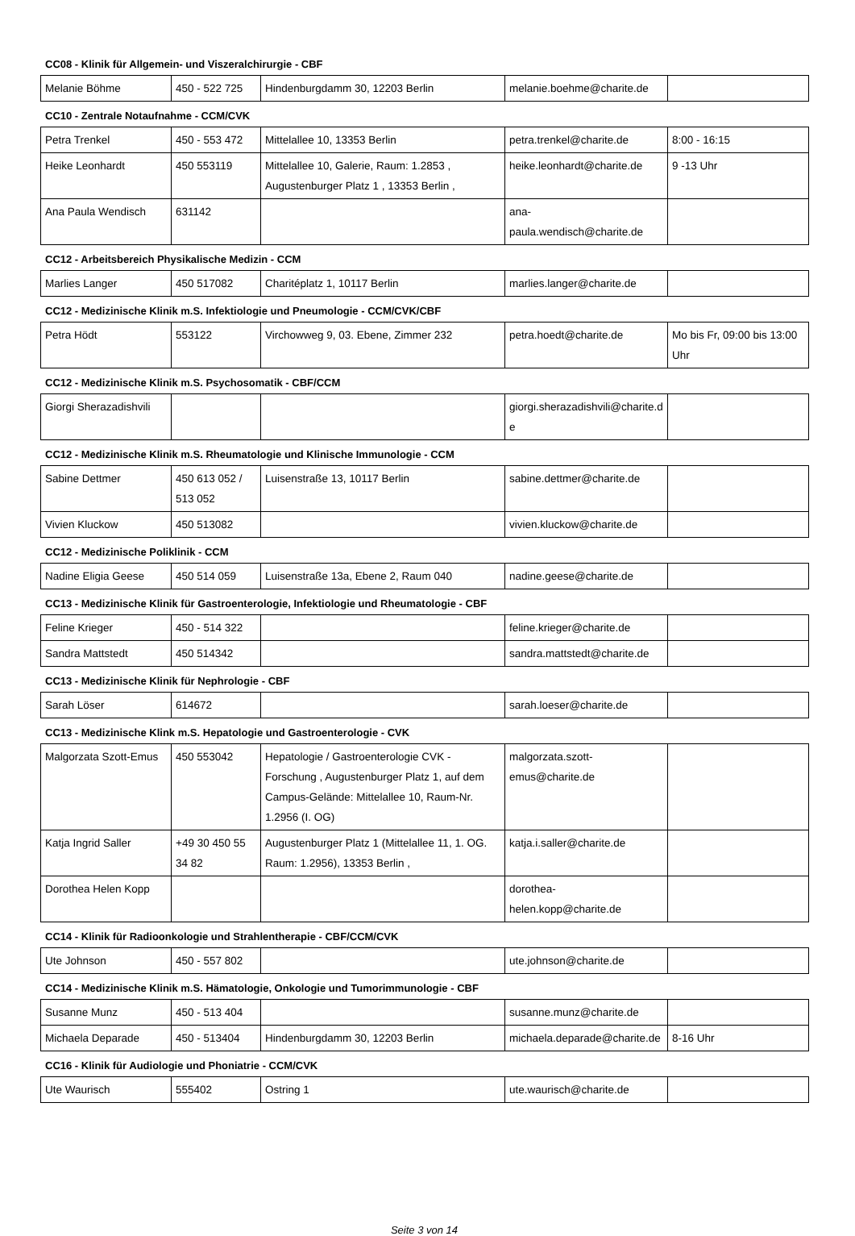CC08 - Klinik für Allgemein- und Viszeralchirurgie - CBF
| Melanie Böhme | 450 - 522 725 | Hindenburgdamm 30, 12203 Berlin | melanie.boehme@charite.de | |
CC10 - Zentrale Notaufnahme - CCM/CVK
| Petra Trenkel | 450 - 553 472 | Mittelallee 10, 13353 Berlin | petra.trenkel@charite.de | 8:00 - 16:15 |
| Heike Leonhardt | 450 553119 | Mittelallee 10, Galerie, Raum: 1.2853 , Augustenburger Platz 1 , 13353 Berlin , | heike.leonhardt@charite.de | 9 -13 Uhr |
| Ana Paula Wendisch | 631142 | | ana-paula.wendisch@charite.de | |
CC12 - Arbeitsbereich Physikalische Medizin - CCM
| Marlies Langer | 450 517082 | Charitéplatz 1, 10117 Berlin | marlies.langer@charite.de | |
CC12 - Medizinische Klinik m.S. Infektiologie und Pneumologie - CCM/CVK/CBF
| Petra Hödt | 553122 | Virchowweg 9, 03. Ebene, Zimmer 232 | petra.hoedt@charite.de | Mo bis Fr, 09:00 bis 13:00 Uhr |
CC12 - Medizinische Klinik m.S. Psychosomatik - CBF/CCM
| Giorgi Sherazadishvili | | | giorgi.sherazadishvili@charite.de | |
CC12 - Medizinische Klinik m.S. Rheumatologie und Klinische Immunologie - CCM
| Sabine Dettmer | 450 613 052 / 513 052 | Luisenstraße 13, 10117 Berlin | sabine.dettmer@charite.de | |
| Vivien Kluckow | 450 513082 | | vivien.kluckow@charite.de | |
CC12 - Medizinische Poliklinik - CCM
| Nadine Eligia Geese | 450 514 059 | Luisenstraße 13a, Ebene 2, Raum 040 | nadine.geese@charite.de | |
CC13 - Medizinische Klinik für Gastroenterologie, Infektiologie und Rheumatologie - CBF
| Feline Krieger | 450 - 514 322 | | feline.krieger@charite.de | |
| Sandra Mattstedt | 450 514342 | | sandra.mattstedt@charite.de | |
CC13 - Medizinische Klinik für Nephrologie - CBF
| Sarah Löser | 614672 | | sarah.loeser@charite.de | |
CC13 - Medizinische Klink m.S. Hepatologie und Gastroenterologie - CVK
| Malgorzata Szott-Emus | 450 553042 | Hepatologie / Gastroenterologie CVK - Forschung , Augustenburger Platz 1, auf dem Campus-Gelände: Mittelallee 10, Raum-Nr. 1.2956 (I. OG) | malgorzata.szott-emus@charite.de | |
| Katja Ingrid Saller | +49 30 450 55 34 82 | Augustenburger Platz 1 (Mittelallee 11, 1. OG. Raum: 1.2956), 13353 Berlin , | katja.i.saller@charite.de | |
| Dorothea Helen Kopp | | | dorothea-helen.kopp@charite.de | |
CC14 - Klinik für Radioonkologie und Strahlentherapie - CBF/CCM/CVK
| Ute Johnson | 450 - 557 802 | | ute.johnson@charite.de | |
CC14 - Medizinische Klinik m.S. Hämatologie, Onkologie und Tumorimmunologie - CBF
| Susanne Munz | 450 - 513 404 | | susanne.munz@charite.de | |
| Michaela Deparade | 450 - 513404 | Hindenburgdamm 30, 12203 Berlin | michaela.deparade@charite.de | 8-16 Uhr |
CC16 - Klinik für Audiologie und Phoniatrie - CCM/CVK
| Ute Waurisch | 555402 | Ostring 1 | ute.waurisch@charite.de | |
Seite 3 von 14